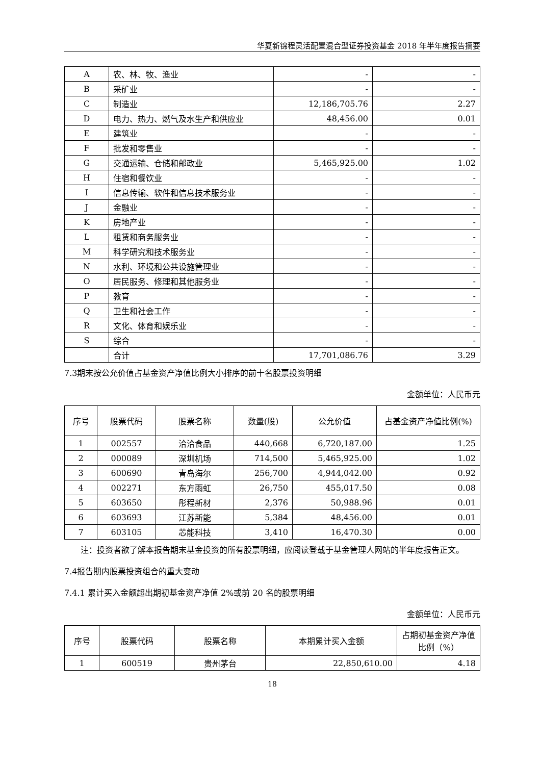华夏新锦程灵活配置混合型证券投资基金 2018 年半年度报告摘要
| A | 农、林、牧、渔业 | - | - |
| B | 采矿业 | - | - |
| C | 制造业 | 12,186,705.76 | 2.27 |
| D | 电力、热力、燃气及水生产和供应业 | 48,456.00 | 0.01 |
| E | 建筑业 | - | - |
| F | 批发和零售业 | - | - |
| G | 交通运输、仓储和邮政业 | 5,465,925.00 | 1.02 |
| H | 住宿和餐饮业 | - | - |
| I | 信息传输、软件和信息技术服务业 | - | - |
| J | 金融业 | - | - |
| K | 房地产业 | - | - |
| L | 租赁和商务服务业 | - | - |
| M | 科学研究和技术服务业 | - | - |
| N | 水利、环境和公共设施管理业 | - | - |
| O | 居民服务、修理和其他服务业 | - | - |
| P | 教育 | - | - |
| Q | 卫生和社会工作 | - | - |
| R | 文化、体育和娱乐业 | - | - |
| S | 综合 | - | - |
| | 合计 | 17,701,086.76 | 3.29 |
7.3期末按公允价值占基金资产净值比例大小排序的前十名股票投资明细
金额单位：人民币元
| 序号 | 股票代码 | 股票名称 | 数量(股) | 公允价值 | 占基金资产净值比例(%) |
| --- | --- | --- | --- | --- | --- |
| 1 | 002557 | 洽洽食品 | 440,668 | 6,720,187.00 | 1.25 |
| 2 | 000089 | 深圳机场 | 714,500 | 5,465,925.00 | 1.02 |
| 3 | 600690 | 青岛海尔 | 256,700 | 4,944,042.00 | 0.92 |
| 4 | 002271 | 东方雨虹 | 26,750 | 455,017.50 | 0.08 |
| 5 | 603650 | 彤程新材 | 2,376 | 50,988.96 | 0.01 |
| 6 | 603693 | 江苏新能 | 5,384 | 48,456.00 | 0.01 |
| 7 | 603105 | 芯能科技 | 3,410 | 16,470.30 | 0.00 |
注：投资者欲了解本报告期末基金投资的所有股票明细，应阅读登载于基金管理人网站的半年度报告正文。
7.4报告期内股票投资组合的重大变动
7.4.1 累计买入金额超出期初基金资产净值 2%或前 20 名的股票明细
金额单位：人民币元
| 序号 | 股票代码 | 股票名称 | 本期累计买入金额 | 占期初基金资产净值比例（%） |
| --- | --- | --- | --- | --- |
| 1 | 600519 | 贵州茅台 | 22,850,610.00 | 4.18 |
18